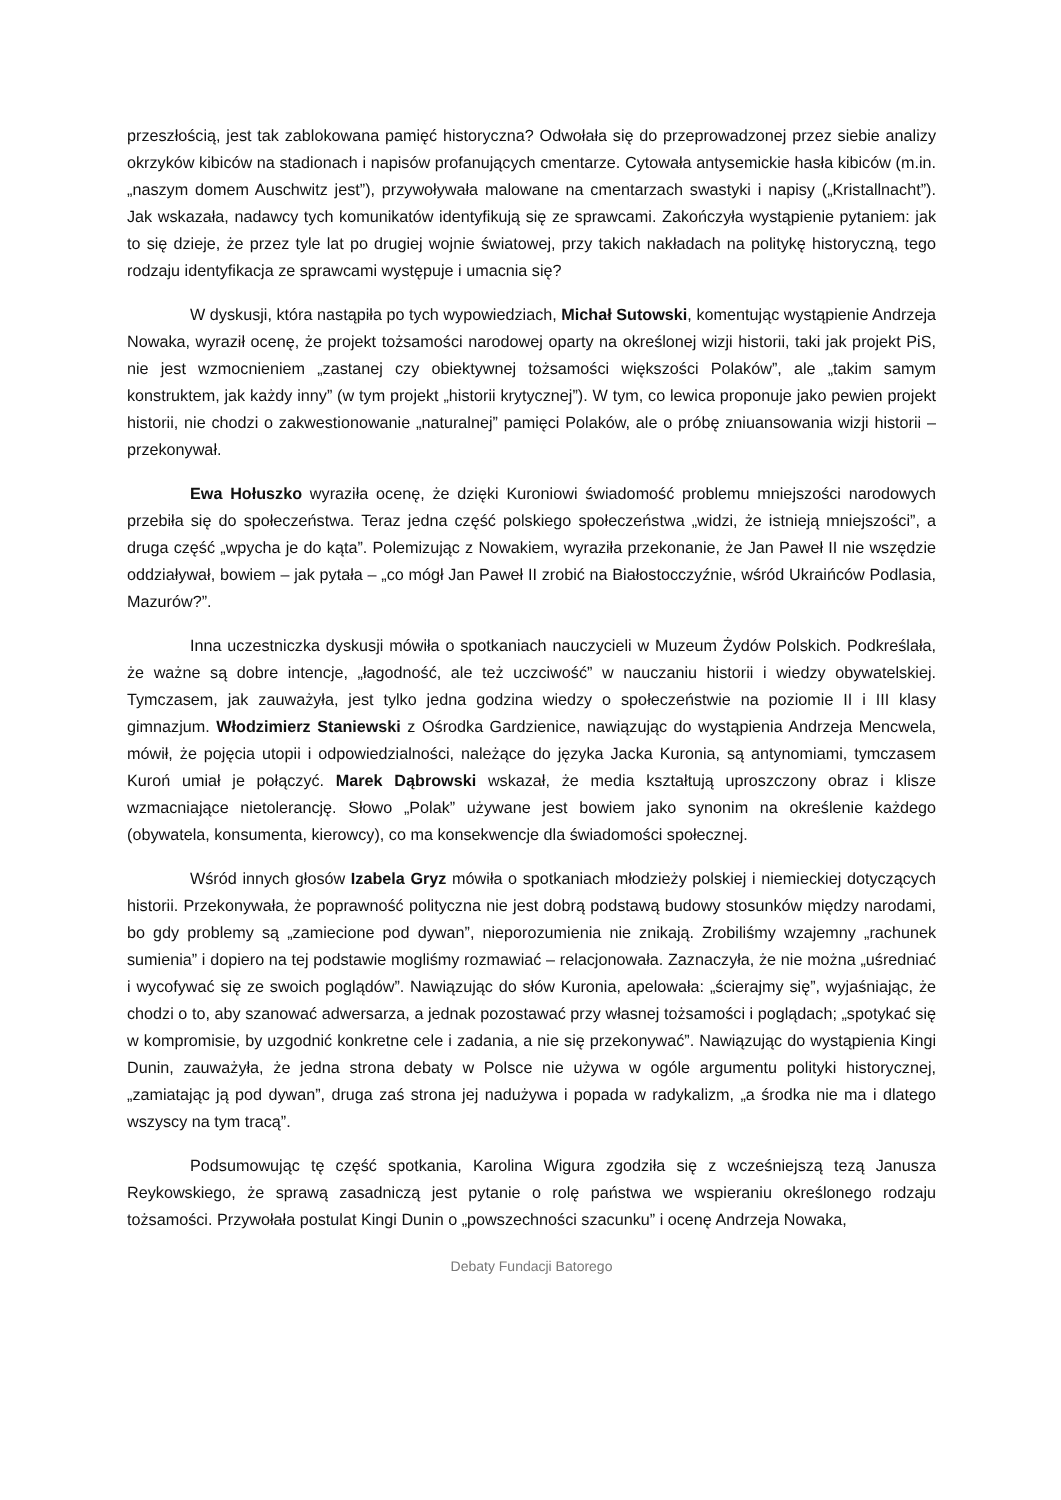przeszłością, jest tak zablokowana pamięć historyczna? Odwołała się do przeprowadzonej przez siebie analizy okrzyków kibiców na stadionach i napisów profanujących cmentarze. Cytowała antysemickie hasła kibiców (m.in. „naszym domem Auschwitz jest”), przywoływała malowane na cmentarzach swastyki i napisy („Kristallnacht”). Jak wskazała, nadawcy tych komunikatów identyfikują się ze sprawcami. Zakończyła wystąpienie pytaniem: jak to się dzieje, że przez tyle lat po drugiej wojnie światowej, przy takich nakładach na politykę historyczną, tego rodzaju identyfikacja ze sprawcami występuje i umacnia się?
W dyskusji, która nastąpiła po tych wypowiedziach, Michał Sutowski, komentując wystąpienie Andrzeja Nowaka, wyraził ocenę, że projekt tożsamości narodowej oparty na określonej wizji historii, taki jak projekt PiS, nie jest wzmocnieniem „zastanej czy obiektywnej tożsamości większości Polaków”, ale „takim samym konstruktem, jak każdy inny” (w tym projekt „historii krytycznej”). W tym, co lewica proponuje jako pewien projekt historii, nie chodzi o zakwestionowanie „naturalnej” pamięci Polaków, ale o próbę zniuansowania wizji historii – przekonywał.
Ewa Hołuszko wyraziła ocenę, że dzięki Kuroniowi świadomość problemu mniejszości narodowych przebiła się do społeczeństwa. Teraz jedna część polskiego społeczeństwa „widzi, że istnieją mniejszości”, a druga część „wpycha je do kąta”. Polemizując z Nowakiem, wyraziła przekonanie, że Jan Paweł II nie wszędzie oddziaływał, bowiem – jak pytała – „co mógł Jan Paweł II zrobić na Białostocczyźnie, wśród Ukraińców Podlasia, Mazurów?”.
Inna uczestniczka dyskusji mówiła o spotkaniach nauczycieli w Muzeum Żydów Polskich. Podkreślała, że ważne są dobre intencje, „łagodność, ale też uczciwość” w nauczaniu historii i wiedzy obywatelskiej. Tymczasem, jak zauważyła, jest tylko jedna godzina wiedzy o społeczeństwie na poziomie II i III klasy gimnazjum. Włodzimierz Staniewski z Ośrodka Gardzienice, nawiązując do wystąpienia Andrzeja Mencwela, mówił, że pojęcia utopii i odpowiedzialności, należące do języka Jacka Kuronia, są antynomiami, tymczasem Kuroń umiał je połączyć. Marek Dąbrowski wskazał, że media kształtują uproszczony obraz i klisze wzmacniające nietolerancję. Słowo „Polak” używane jest bowiem jako synonim na określenie każdego (obywatela, konsumenta, kierowcy), co ma konsekwencje dla świadomości społecznej.
Wśród innych głosów Izabela Gryz mówiła o spotkaniach młodzieży polskiej i niemieckiej dotyczących historii. Przekonywała, że poprawność polityczna nie jest dobrą podstawą budowy stosunków między narodami, bo gdy problemy są „zamiecione pod dywan”, nieporozumienia nie znikają. Zrobiliśmy wzajemny „rachunek sumienia” i dopiero na tej podstawie mogliśmy rozmawiać – relacjonowała. Zaznaczyła, że nie można „uśredniać i wycofywać się ze swoich poglądów”. Nawiązując do słów Kuronia, apelowała: „ścierajmy się”, wyjaśniając, że chodzi o to, aby szanować adwersarza, a jednak pozostawać przy własnej tożsamości i poglądach; „spotykać się w kompromisie, by uzgodnić konkretne cele i zadania, a nie się przekonywać”. Nawiązując do wystąpienia Kingi Dunin, zauważyła, że jedna strona debaty w Polsce nie używa w ogóle argumentu polityki historycznej, „zamiatając ją pod dywan”, druga zaś strona jej nadużywa i popada w radykalizm, „a środka nie ma i dlatego wszyscy na tym tracą”.
Podsumowując tę część spotkania, Karolina Wigura zgodziła się z wcześniejszą tezą Janusza Reykowskiego, że sprawą zasadniczą jest pytanie o rolę państwa we wspieraniu określonego rodzaju tożsamości. Przywołała postulat Kingi Dunin o „powszechności szacunku” i ocenę Andrzeja Nowaka,
Debaty Fundacji Batorego